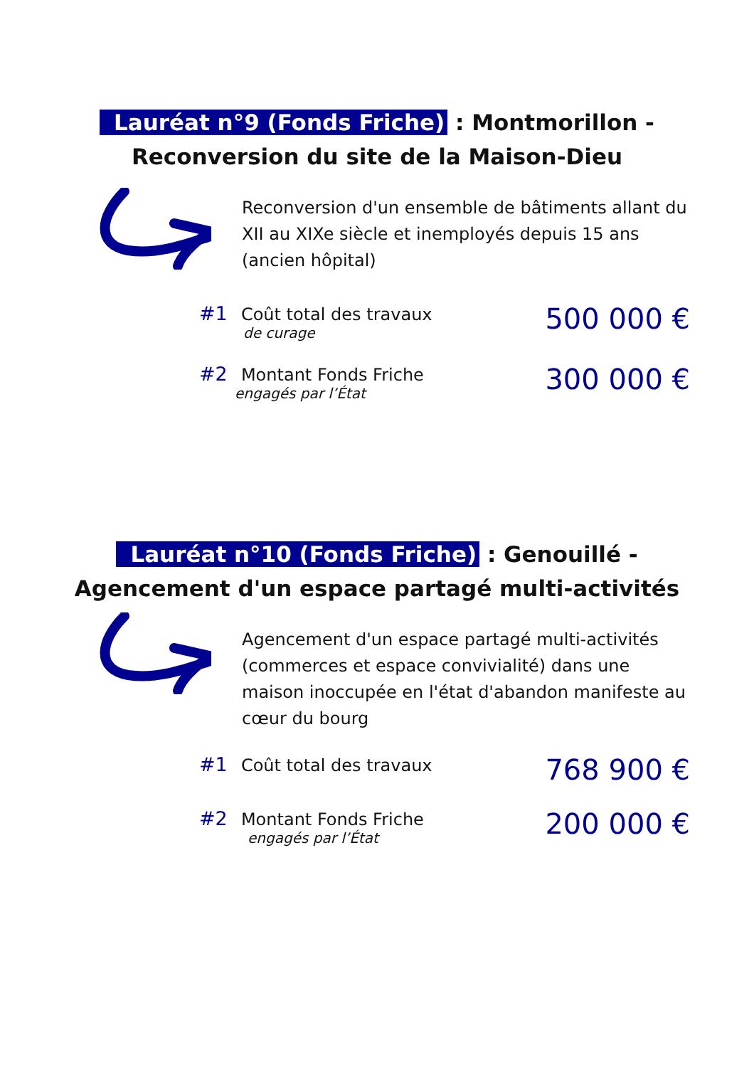Lauréat n°9 (Fonds Friche) : Montmorillon -
Reconversion du site de la Maison-Dieu
Reconversion d'un ensemble de bâtiments allant du XII au XIXe siècle et inemployés depuis 15 ans (ancien hôpital)
#1 Coût total des travaux
de curage
500 000 €
#2 Montant Fonds Friche
engagés par l’État
300 000 €
Lauréat n°10 (Fonds Friche) : Genouillé -
Agencement d'un espace partagé multi-activités
Agencement d'un espace partagé multi-activités (commerces et espace convivialité) dans une maison inoccupée en l'état d'abandon manifeste au cœur du bourg
#1 Coût total des travaux
768 900 €
#2 Montant Fonds Friche
engagés par l’État
200 000 €